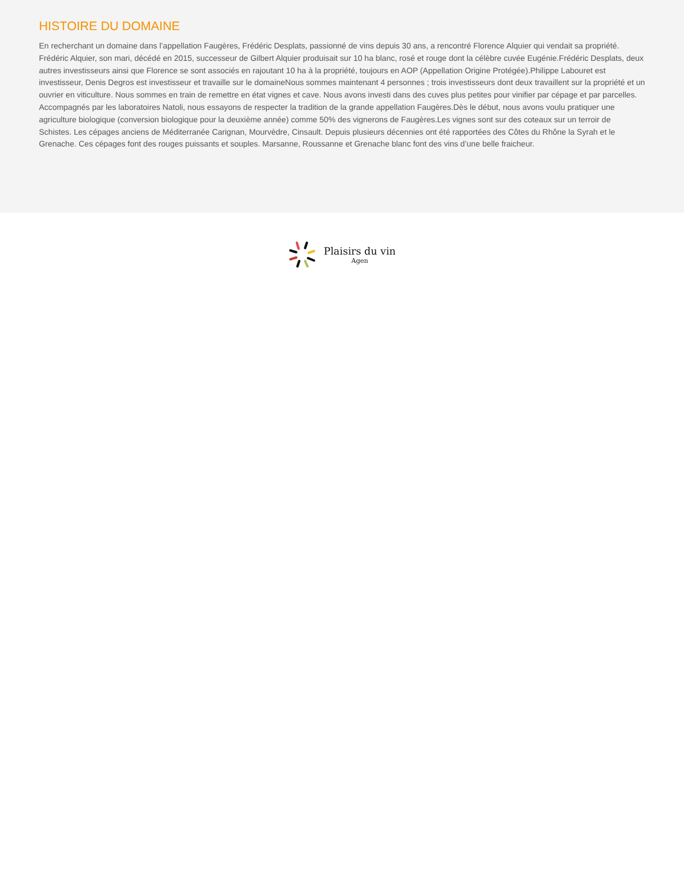HISTOIRE DU DOMAINE
En recherchant un domaine dans l’appellation Faugères, Frédéric Desplats, passionné de vins depuis 30 ans, a rencontré Florence Alquier qui vendait sa propriété. Frédéric Alquier, son mari, décédé en 2015, successeur de Gilbert Alquier produisait sur 10 ha blanc, rosé et rouge dont la célèbre cuvée Eugénie.Frédéric Desplats, deux autres investisseurs ainsi que Florence se sont associés en rajoutant 10 ha à la propriété, toujours en AOP (Appellation Origine Protégée).Philippe Labouret est investisseur, Denis Degros est investisseur et travaille sur le domaineNous sommes maintenant 4 personnes ; trois investisseurs dont deux travaillent sur la propriété et un ouvrier en viticulture. Nous sommes en train de remettre en état vignes et cave. Nous avons investi dans des cuves plus petites pour vinifier par cépage et par parcelles. Accompagnés par les laboratoires Natoli, nous essayons de respecter la tradition de la grande appellation Faugères.Dès le début, nous avons voulu pratiquer une agriculture biologique (conversion biologique pour la deuxième année) comme 50% des vignerons de Faugères.Les vignes sont sur des coteaux sur un terroir de Schistes. Les cépages anciens de Méditerranée Carignan, Mourvèdre, Cinsault. Depuis plusieurs décennies ont été rapportées des Côtes du Rhône la Syrah et le Grenache. Ces cépages font des rouges puissants et souples. Marsanne, Roussanne et Grenache blanc font des vins d’une belle fraicheur.
Plaisirs du vin
Agen